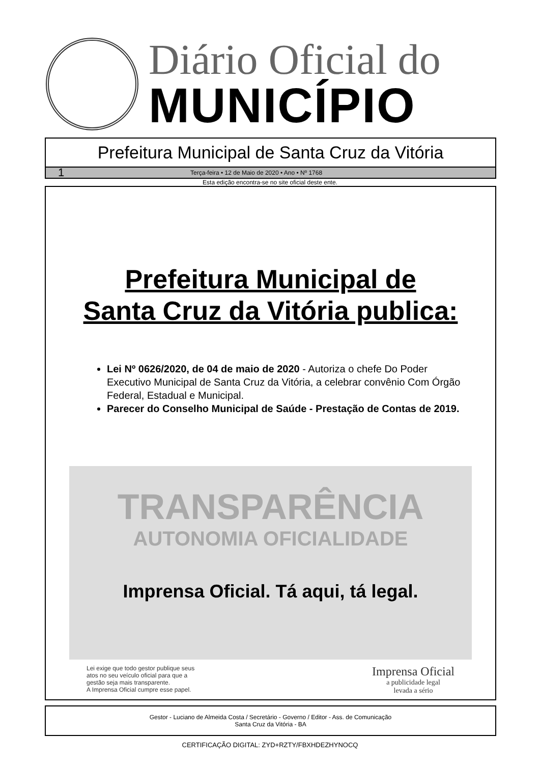Diário Oficial do
MUNICÍPIO
Prefeitura Municipal de Santa Cruz da Vitória
1 Terça-feira • 12 de Maio de 2020 • Ano • Nº 1768
Esta edição encontra-se no site oficial deste ente.
Prefeitura Municipal de
Santa Cruz da Vitória publica:
Lei Nº 0626/2020, de 04 de maio de 2020 - Autoriza o chefe Do Poder Executivo Municipal de Santa Cruz da Vitória, a celebrar convênio Com Órgão Federal, Estadual e Municipal.
Parecer do Conselho Municipal de Saúde - Prestação de Contas de 2019.
TRANSPARÊNCIA
AUTONOMIA OFICIALIDADE
Imprensa Oficial. Tá aqui, tá legal.
Lei exige que todo gestor publique seus
atos no seu veículo oficial para que a
gestão seja mais transparente.
A Imprensa Oficial cumpre esse papel.
Imprensa Oficial
a publicidade legal
levada a sério
Gestor - Luciano de Almeida Costa / Secretário - Governo / Editor - Ass. de Comunicação
Santa Cruz da Vitória - BA
CERTIFICAÇÃO DIGITAL: ZYD+RZTY/FBXHDEZHYNOCQ